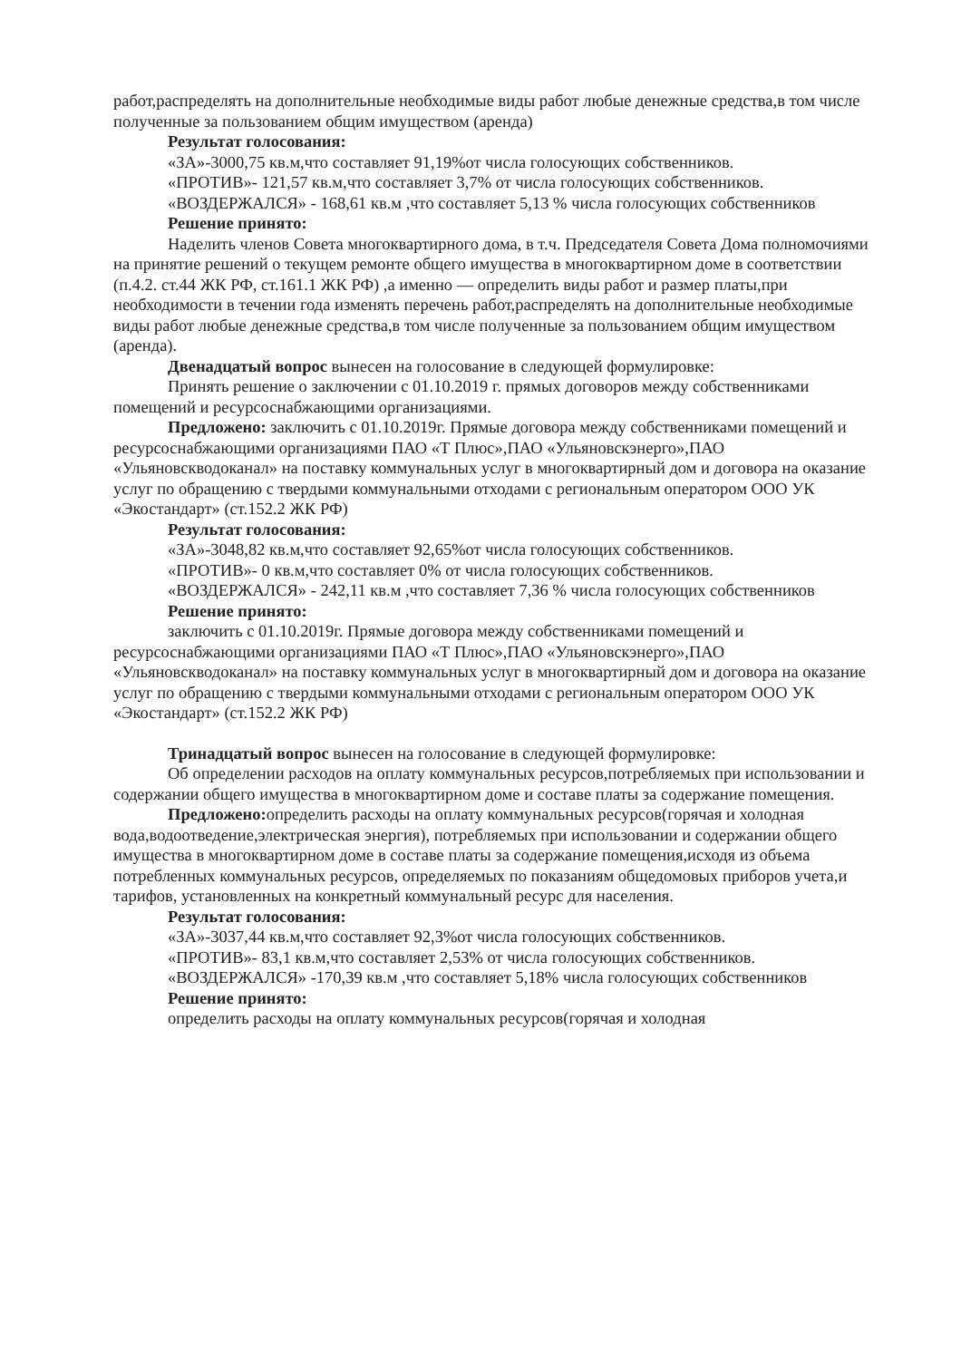работ,распределять на дополнительные необходимые виды работ любые денежные средства,в том числе полученные за пользованием общим имуществом (аренда)
Результат голосования:
«ЗА»-3000,75 кв.м,что составляет 91,19%от числа голосующих собственников.
«ПРОТИВ»- 121,57 кв.м,что составляет 3,7% от числа голосующих собственников.
«ВОЗДЕРЖАЛСЯ» - 168,61 кв.м ,что составляет 5,13 % числа голосующих собственников
Решение принято:
Наделить членов Совета многоквартирного дома, в т.ч. Председателя Совета Дома полномочиями на принятие решений о текущем ремонте общего имущества в многоквартирном доме в соответствии (п.4.2. ст.44 ЖК РФ, ст.161.1 ЖК РФ) ,а именно — определить виды работ и размер платы,при необходимости в течении года изменять перечень работ,распределять на дополнительные необходимые виды работ любые денежные средства,в том числе полученные за пользованием общим имуществом (аренда).
Двенадцатый вопрос вынесен на голосование в следующей формулировке:
Принять решение о заключении с 01.10.2019 г. прямых договоров между собственниками помещений и ресурсоснабжающими организациями.
Предложено: заключить с 01.10.2019г. Прямые договора между собственниками помещений и ресурсоснабжающими организациями ПАО «Т Плюс»,ПАО «Ульяновскэнерго»,ПАО «Ульяновскводоканал» на поставку коммунальных услуг в многоквартирный дом и договора на оказание услуг по обращению с твердыми коммунальными отходами с региональным оператором ООО УК «Экостандарт» (ст.152.2 ЖК РФ)
Результат голосования:
«ЗА»-3048,82 кв.м,что составляет 92,65%от числа голосующих собственников.
«ПРОТИВ»- 0 кв.м,что составляет 0% от числа голосующих собственников.
«ВОЗДЕРЖАЛСЯ» - 242,11 кв.м ,что составляет 7,36 % числа голосующих собственников
Решение принято:
заключить с 01.10.2019г. Прямые договора между собственниками помещений и ресурсоснабжающими организациями ПАО «Т Плюс»,ПАО «Ульяновскэнерго»,ПАО «Ульяновскводоканал» на поставку коммунальных услуг в многоквартирный дом и договора на оказание услуг по обращению с твердыми коммунальными отходами с региональным оператором ООО УК «Экостандарт» (ст.152.2 ЖК РФ)
Тринадцатый вопрос вынесен на голосование в следующей формулировке:
Об определении расходов на оплату коммунальных ресурсов,потребляемых при использовании и содержании общего имущества в многоквартирном доме и составе платы за содержание помещения.
Предложено: определить расходы на оплату коммунальных ресурсов(горячая и холодная вода,водоотведение,электрическая энергия), потребляемых при использовании и содержании общего имущества в многоквартирном доме в составе платы за содержание помещения,исходя из объема потребленных коммунальных ресурсов, определяемых по показаниям общедомовых приборов учета,и тарифов, установленных на конкретный коммунальный ресурс для населения.
Результат голосования:
«ЗА»-3037,44 кв.м,что составляет 92,3%от числа голосующих собственников.
«ПРОТИВ»- 83,1 кв.м,что составляет 2,53% от числа голосующих собственников.
«ВОЗДЕРЖАЛСЯ» -170,39 кв.м ,что составляет 5,18% числа голосующих собственников
Решение принято:
определить расходы на оплату коммунальных ресурсов(горячая и холодная